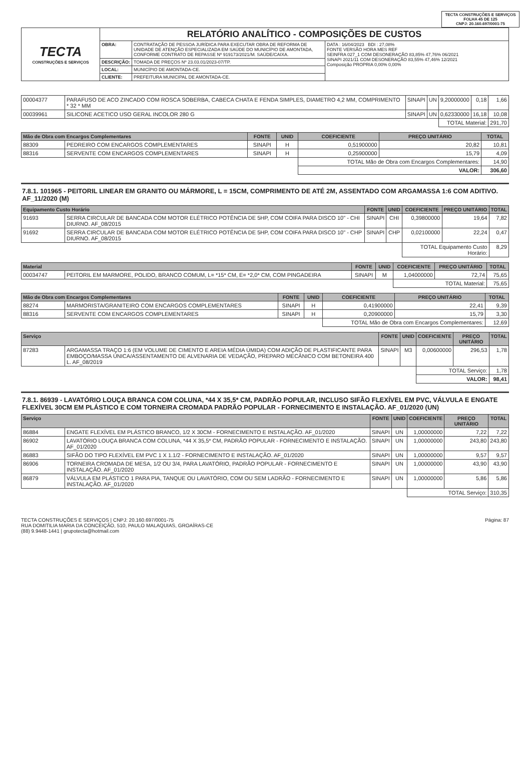TECTA CONSTRUÇÕES E SERVIÇOS
FOLHA 45 DE 125
CNPJ: 20.160.697/0001-75
| TECTA CONSTRUÇÕES E SERVIÇOS | RELATÓRIO ANALÍTICO - COMPOSIÇÕES DE CUSTOS | | |
| | OBRA: | CONTRATAÇÃO DE PESSOA JURÍDICA PARA EXECUTAR OBRA DE REFORMA DE UNIDADE DE ATENÇÃO ESPECIALIZADA EM SAÚDE DO MUNICÍPIO DE AMONTADA, CONFORME CONTRATO DE REPASSE Nº 919173/2021/M. SAÚDE/CAIXA. | DATA : 16/04/2023 BDI : 27,08% FONTE VERSÃO HORA MES REF SEINFRA 027_1 COM DESONERAÇÃO 83,85% 47,76% 06/2021 SINAPI 2021/11 COM DESONERAÇÃO 83,55% 47,46% 12/2021 Composição PROPRIA 0,00% 0,00% |
| | DESCRIÇÃO: | TOMADA DE PREÇOS Nº 23.03.01/2023-07/TP. | |
| | LOCAL: | MUNICÍPIO DE AMONTADA-CE. | |
| | CLIENTE: | PREFEITURA MUNICIPAL DE AMONTADA-CE. | |
| 00004377 | PARAFUSO DE ACO ZINCADO COM ROSCA SOBERBA, CABECA CHATA E FENDA SIMPLES, DIAMETRO 4,2 MM, COMPRIMENTO * 32 * MM | SINAPI | UN | 9,20000000 | 0,18 | 1,66 |
| 00039961 | SILICONE ACETICO USO GERAL INCOLOR 280 G | SINAPI | UN | 0,62330000 | 16,18 | 10,08 |
| | | | | TOTAL Material: | | 291,70 |
| Mão de Obra com Encargos Complementares | | FONTE | UNID | COEFICIENTE | PREÇO UNITÁRIO | TOTAL |
| --- | --- | --- | --- | --- | --- | --- |
| 88309 | PEDREIRO COM ENCARGOS COMPLEMENTARES | SINAPI | H | 0,51900000 | 20,82 | 10,81 |
| 88316 | SERVENTE COM ENCARGOS COMPLEMENTARES | SINAPI | H | 0,25900000 | 15,79 | 4,09 |
| | | | | TOTAL Mão de Obra com Encargos Complementares: | | 14,90 |
| | | | | VALOR: | | 306,60 |
7.8.1. 101965 - PEITORIL LINEAR EM GRANITO OU MÁRMORE, L = 15CM, COMPRIMENTO DE ATÉ 2M, ASSENTADO COM ARGAMASSA 1:6 COM ADITIVO. AF_11/2020 (M)
| Equipamento Custo Horário | | FONTE | UNID | COEFICIENTE | PREÇO UNITÁRIO | TOTAL |
| --- | --- | --- | --- | --- | --- | --- |
| 91693 | SERRA CIRCULAR DE BANCADA COM MOTOR ELÉTRICO POTÊNCIA DE 5HP, COM COIFA PARA DISCO 10" - CHI DIURNO. AF_08/2015 | SINAPI | CHI | 0,39800000 | 19,64 | 7,82 |
| 91692 | SERRA CIRCULAR DE BANCADA COM MOTOR ELÉTRICO POTÊNCIA DE 5HP, COM COIFA PARA DISCO 10" - CHP DIURNO. AF_08/2015 | SINAPI | CHP | 0,02100000 | 22,24 | 0,47 |
| | | | | TOTAL Equipamento Custo Horário: | | 8,29 |
| Material | | FONTE | UNID | COEFICIENTE | PREÇO UNITÁRIO | TOTAL |
| --- | --- | --- | --- | --- | --- | --- |
| 00034747 | PEITORIL EM MARMORE, POLIDO, BRANCO COMUM, L= *15* CM, E= *2,0* CM, COM PINGADEIRA | SINAPI | M | 1,04000000 | 72,74 | 75,65 |
| | | | | TOTAL Material: | | 75,65 |
| Mão de Obra com Encargos Complementares | | FONTE | UNID | COEFICIENTE | PREÇO UNITÁRIO | TOTAL |
| --- | --- | --- | --- | --- | --- | --- |
| 88274 | MARMORISTA/GRANITEIRO COM ENCARGOS COMPLEMENTARES | SINAPI | H | 0,41900000 | 22,41 | 9,39 |
| 88316 | SERVENTE COM ENCARGOS COMPLEMENTARES | SINAPI | H | 0,20900000 | 15,79 | 3,30 |
| | | | | TOTAL Mão de Obra com Encargos Complementares: | | 12,69 |
| Serviço | | FONTE | UNID | COEFICIENTE | PREÇO UNITÁRIO | TOTAL |
| --- | --- | --- | --- | --- | --- | --- |
| 87283 | ARGAMASSA TRAÇO 1:6 (EM VOLUME DE CIMENTO E AREIA MÉDIA ÚMIDA) COM ADIÇÃO DE PLASTIFICANTE PARA EMBOÇO/MASSA ÚNICA/ASSENTAMENTO DE ALVENARIA DE VEDAÇÃO, PREPARO MECÂNICO COM BETONEIRA 400 L. AF_08/2019 | SINAPI | M3 | 0,00600000 | 296,53 | 1,78 |
| | | | | TOTAL Serviço: | | 1,78 |
| | | | | VALOR: | | 98,41 |
7.8.1. 86939 - LAVATÓRIO LOUÇA BRANCA COM COLUNA, *44 X 35,5* CM, PADRÃO POPULAR, INCLUSO SIFÃO FLEXÍVEL EM PVC, VÁLVULA E ENGATE FLEXÍVEL 30CM EM PLÁSTICO E COM TORNEIRA CROMADA PADRÃO POPULAR - FORNECIMENTO E INSTALAÇÃO. AF_01/2020 (UN)
| Serviço | | FONTE | UNID | COEFICIENTE | PREÇO UNITÁRIO | TOTAL |
| --- | --- | --- | --- | --- | --- | --- |
| 86884 | ENGATE FLEXÍVEL EM PLÁSTICO BRANCO, 1/2 X 30CM - FORNECIMENTO E INSTALAÇÃO. AF_01/2020 | SINAPI | UN | 1,00000000 | 7,22 | 7,22 |
| 86902 | LAVATÓRIO LOUÇA BRANCA COM COLUNA, *44 X 35,5* CM, PADRÃO POPULAR - FORNECIMENTO E INSTALAÇÃO. AF_01/2020 | SINAPI | UN | 1,00000000 | 243,80 | 243,80 |
| 86883 | SIFÃO DO TIPO FLEXÍVEL EM PVC 1 X 1.1/2 - FORNECIMENTO E INSTALAÇÃO. AF_01/2020 | SINAPI | UN | 1,00000000 | 9,57 | 9,57 |
| 86906 | TORNEIRA CROMADA DE MESA, 1/2 OU 3/4, PARA LAVATÓRIO, PADRÃO POPULAR - FORNECIMENTO E INSTALAÇÃO. AF_01/2020 | SINAPI | UN | 1,00000000 | 43,90 | 43,90 |
| 86879 | VÁLVULA EM PLÁSTICO 1 PARA PIA, TANQUE OU LAVATÓRIO, COM OU SEM LADRÃO - FORNECIMENTO E INSTALAÇÃO. AF_01/2020 | SINAPI | UN | 1,00000000 | 5,86 | 5,86 |
| | | | | TOTAL Serviço: | | 310,35 |
Página: 87
TECTA CONSTRUÇÕES E SERVIÇOS | CNPJ: 20.160.697/0001-75
RUA DOMITILIA MARIA DA CONCEIÇÃO, 510, PAULO MALAQUIAS, GROAÍRAS-CE
(88) 9.9448-1441 | grupotecta@hotmail.com